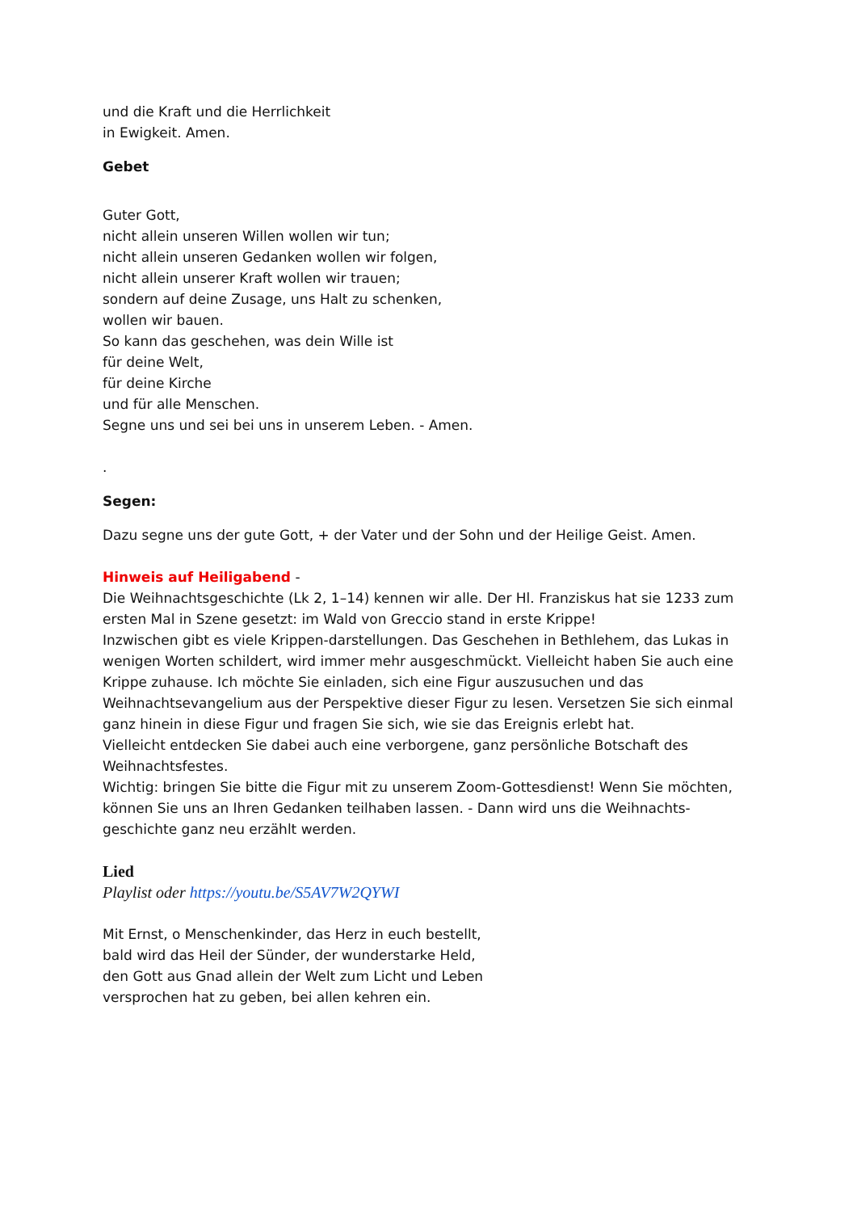und die Kraft und die Herrlichkeit
in Ewigkeit. Amen.
Gebet
Guter Gott,
nicht allein unseren Willen wollen wir tun;
nicht allein unseren Gedanken wollen wir folgen,
nicht allein unserer Kraft wollen wir trauen;
sondern auf deine Zusage, uns Halt zu schenken,
wollen wir bauen.
So kann das geschehen, was dein Wille ist
für deine Welt,
für deine Kirche
und für alle Menschen.
Segne uns und sei bei uns in unserem Leben. - Amen.
.
Segen:
Dazu segne uns der gute Gott, + der Vater und der Sohn und der Heilige Geist. Amen.
Hinweis auf Heiligabend -
Die Weihnachtsgeschichte (Lk 2, 1–14) kennen wir alle. Der Hl. Franziskus hat sie 1233 zum ersten Mal in Szene gesetzt: im Wald von Greccio stand in erste Krippe!
Inzwischen gibt es viele Krippen-darstellungen. Das Geschehen in Bethlehem, das Lukas in wenigen Worten schildert, wird immer mehr ausgeschmückt. Vielleicht haben Sie auch eine Krippe zuhause. Ich möchte Sie einladen, sich eine Figur auszusuchen und das Weihnachtsevangelium aus der Perspektive dieser Figur zu lesen. Versetzen Sie sich einmal ganz hinein in diese Figur und fragen Sie sich, wie sie das Ereignis erlebt hat.
Vielleicht entdecken Sie dabei auch eine verborgene, ganz persönliche Botschaft des Weihnachtsfestes.
Wichtig: bringen Sie bitte die Figur mit zu unserem Zoom-Gottesdienst! Wenn Sie möchten, können Sie uns an Ihren Gedanken teilhaben lassen. - Dann wird uns die Weihnachts-geschichte ganz neu erzählt werden.
Lied
Playlist oder https://youtu.be/S5AV7W2QYWI
Mit Ernst, o Menschenkinder, das Herz in euch bestellt,
bald wird das Heil der Sünder, der wunderstarke Held,
den Gott aus Gnad allein der Welt zum Licht und Leben
versprochen hat zu geben, bei allen kehren ein.